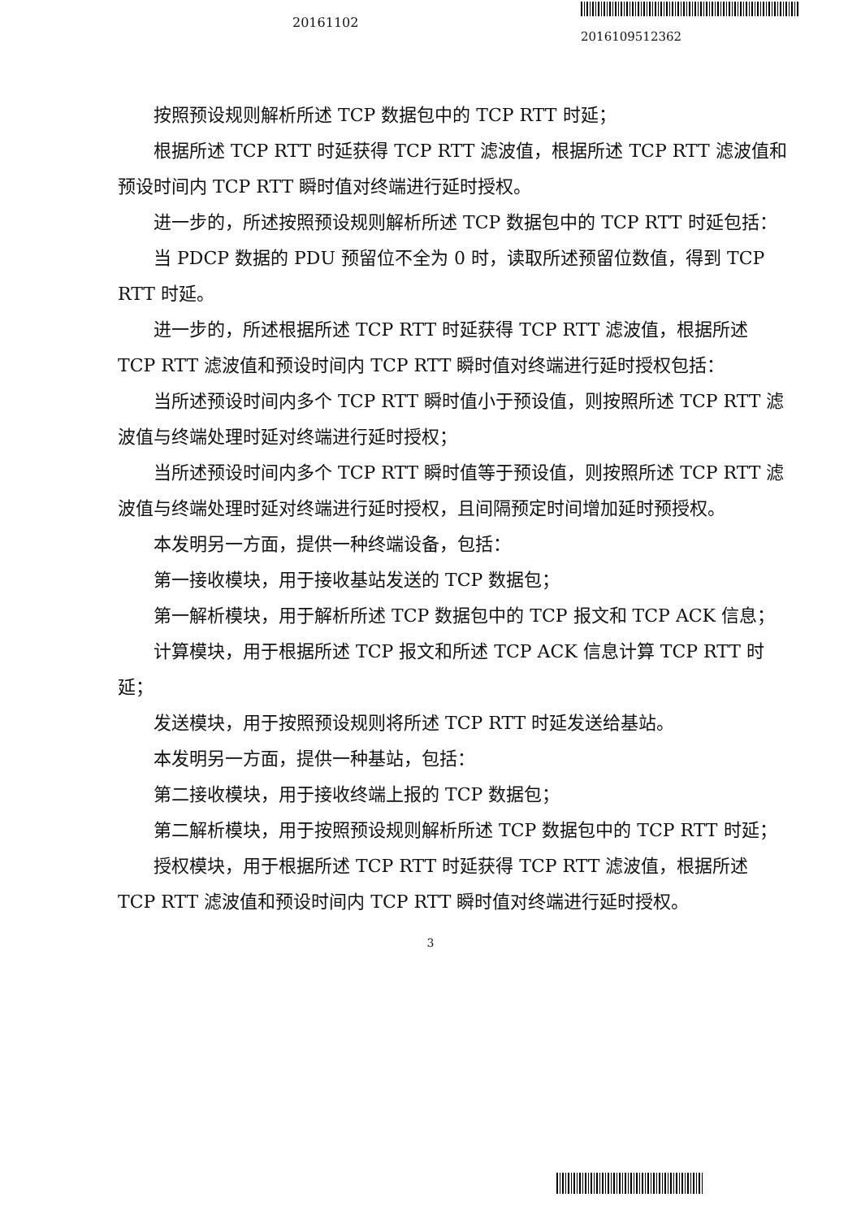20161102
2016109512362
按照预设规则解析所述 TCP 数据包中的 TCP RTT 时延；
根据所述 TCP RTT 时延获得 TCP RTT 滤波值，根据所述 TCP RTT 滤波值和预设时间内 TCP RTT 瞬时值对终端进行延时授权。
进一步的，所述按照预设规则解析所述 TCP 数据包中的 TCP RTT 时延包括：
当 PDCP 数据的 PDU 预留位不全为 0 时，读取所述预留位数值，得到 TCP RTT 时延。
进一步的，所述根据所述 TCP RTT 时延获得 TCP RTT 滤波值，根据所述 TCP RTT 滤波值和预设时间内 TCP RTT 瞬时值对终端进行延时授权包括：
当所述预设时间内多个 TCP RTT 瞬时值小于预设值，则按照所述 TCP RTT 滤波值与终端处理时延对终端进行延时授权；
当所述预设时间内多个 TCP RTT 瞬时值等于预设值，则按照所述 TCP RTT 滤波值与终端处理时延对终端进行延时授权，且间隔预定时间增加延时预授权。
本发明另一方面，提供一种终端设备，包括：
第一接收模块，用于接收基站发送的 TCP 数据包；
第一解析模块，用于解析所述 TCP 数据包中的 TCP 报文和 TCP ACK 信息；
计算模块，用于根据所述 TCP 报文和所述 TCP ACK 信息计算 TCP RTT 时延；
发送模块，用于按照预设规则将所述 TCP RTT 时延发送给基站。
本发明另一方面，提供一种基站，包括：
第二接收模块，用于接收终端上报的 TCP 数据包；
第二解析模块，用于按照预设规则解析所述 TCP 数据包中的 TCP RTT 时延；
授权模块，用于根据所述 TCP RTT 时延获得 TCP RTT 滤波值，根据所述 TCP RTT 滤波值和预设时间内 TCP RTT 瞬时值对终端进行延时授权。
3